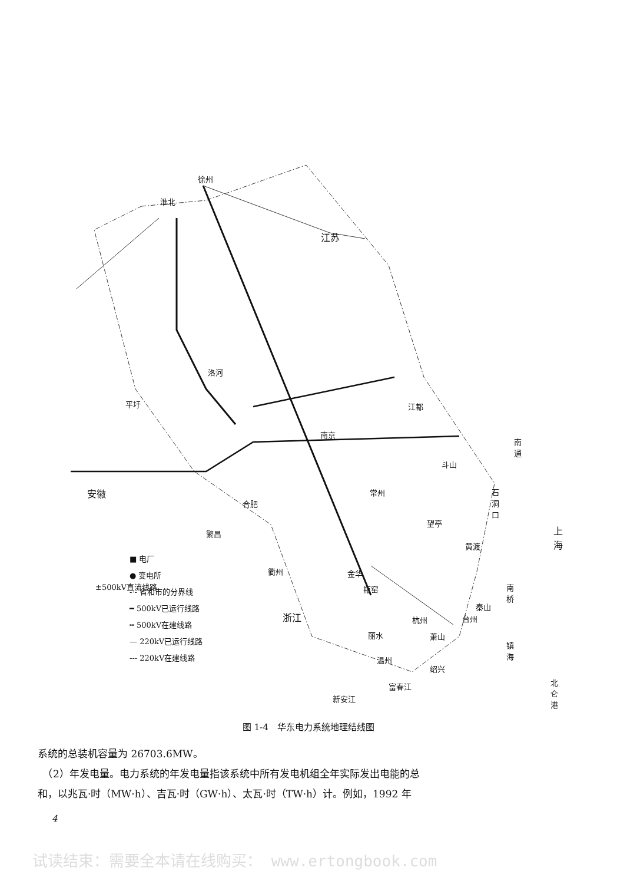徐州
淮北
江苏
洛河
平圩 江都
南京
南通
斗山
安徽 常州
合肥
石洞口
望亭
繁昌 上海
黄渡
±500kV直流线路 瓶窑 南桥
秦山
杭州
萧山
镇海
绍兴
北仑港
富春江
新安江
■ 电厂
● 变电所
-·- 省和市的分界线
━ 500kV已运行线路
╍ 500kV在建线路
— 220kV已运行线路
--- 220kV在建线路
衢州 金华
浙江 台州
丽水
温州
图 1-4　华东电力系统地理结线图
系统的总装机容量为 26703.6MW。
　（2）年发电量。电力系统的年发电量指该系统中所有发电机组全年实际发出电能的总
和，以兆瓦·时（MW·h）、吉瓦·时（GW·h）、太瓦·时（TW·h）计。例如，1992 年
4
试读结束：需要全本请在线购买： www.ertongbook.com